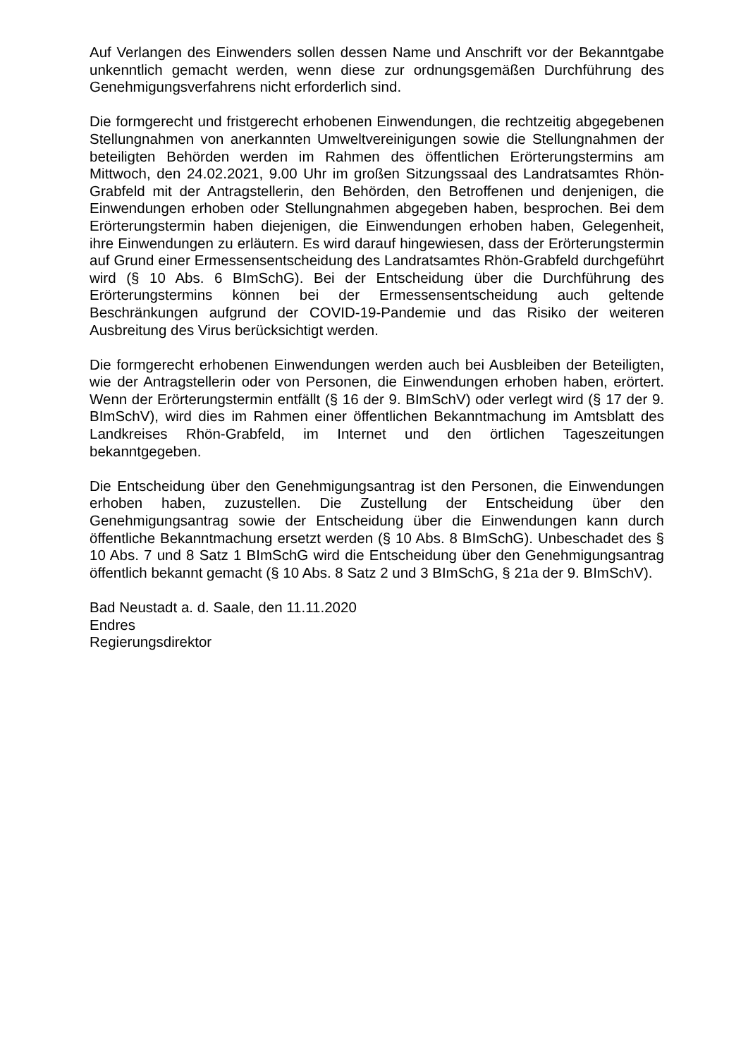Auf Verlangen des Einwenders sollen dessen Name und Anschrift vor der Bekanntgabe unkenntlich gemacht werden, wenn diese zur ordnungsgemäßen Durchführung des Genehmigungsverfahrens nicht erforderlich sind.
Die formgerecht und fristgerecht erhobenen Einwendungen, die rechtzeitig abgegebenen Stellungnahmen von anerkannten Umweltvereinigungen sowie die Stellungnahmen der beteiligten Behörden werden im Rahmen des öffentlichen Erörterungstermins am Mittwoch, den 24.02.2021, 9.00 Uhr im großen Sitzungssaal des Landratsamtes Rhön-Grabfeld mit der Antragstellerin, den Behörden, den Betroffenen und denjenigen, die Einwendungen erhoben oder Stellungnahmen abgegeben haben, besprochen. Bei dem Erörterungstermin haben diejenigen, die Einwendungen erhoben haben, Gelegenheit, ihre Einwendungen zu erläutern. Es wird darauf hingewiesen, dass der Erörterungstermin auf Grund einer Ermessensentscheidung des Landratsamtes Rhön-Grabfeld durchgeführt wird (§ 10 Abs. 6 BImSchG). Bei der Entscheidung über die Durchführung des Erörterungstermins können bei der Ermessensentscheidung auch geltende Beschränkungen aufgrund der COVID-19-Pandemie und das Risiko der weiteren Ausbreitung des Virus berücksichtigt werden.
Die formgerecht erhobenen Einwendungen werden auch bei Ausbleiben der Beteiligten, wie der Antragstellerin oder von Personen, die Einwendungen erhoben haben, erörtert. Wenn der Erörterungstermin entfällt (§ 16 der 9. BImSchV) oder verlegt wird (§ 17 der 9. BImSchV), wird dies im Rahmen einer öffentlichen Bekanntmachung im Amtsblatt des Landkreises Rhön-Grabfeld, im Internet und den örtlichen Tageszeitungen bekanntgegeben.
Die Entscheidung über den Genehmigungsantrag ist den Personen, die Einwendungen erhoben haben, zuzustellen. Die Zustellung der Entscheidung über den Genehmigungsantrag sowie der Entscheidung über die Einwendungen kann durch öffentliche Bekanntmachung ersetzt werden (§ 10 Abs. 8 BImSchG). Unbeschadet des § 10 Abs. 7 und 8 Satz 1 BImSchG wird die Entscheidung über den Genehmigungsantrag öffentlich bekannt gemacht (§ 10 Abs. 8 Satz 2 und 3 BImSchG, § 21a der 9. BImSchV).
Bad Neustadt a. d. Saale, den 11.11.2020
Endres
Regierungsdirektor